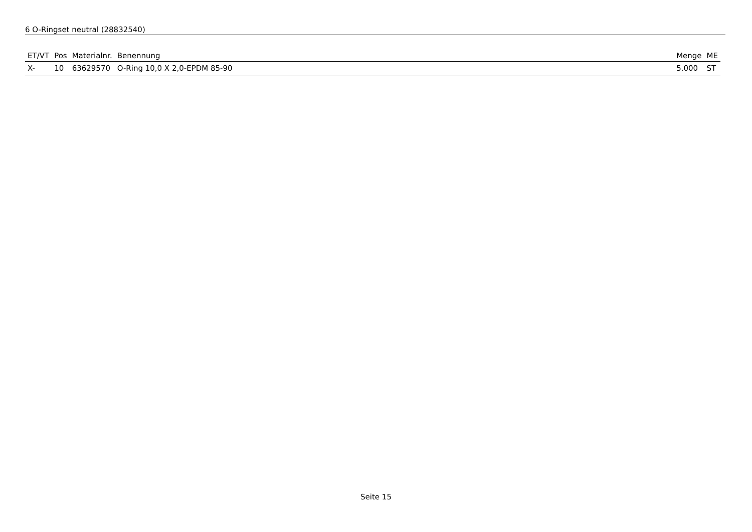6 O-Ringset neutral (28832540)
| ET/VT | Pos | Materialnr. | Benennung | Menge | ME |
| --- | --- | --- | --- | --- | --- |
| X- | 10 | 63629570 | O-Ring 10,0 X 2,0-EPDM 85-90 | 5.000 | ST |
Seite 15